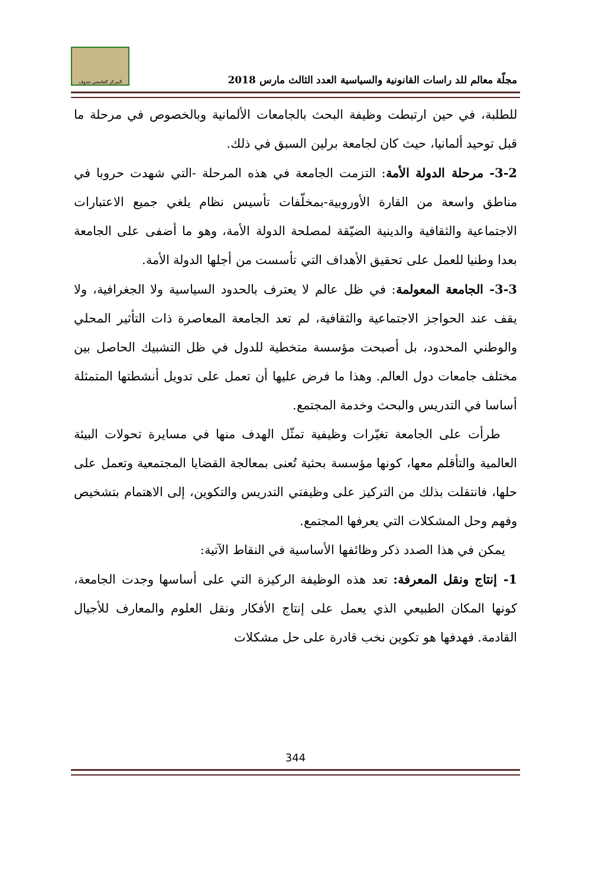مجلّة معالم للد راسات القانونية والسياسية العدد الثالث مارس 2018
المركز الجامعي تندوف
للطلبة، في حين ارتبطت وظيفة البحث بالجامعات الألمانية وبالخصوص في مرحلة ما قبل توحيد ألمانيا، حيث كان لجامعة برلين السبق في ذلك.
3-2- مرحلة الدولة الأمة: التزمت الجامعة في هذه المرحلة -التي شهدت حروبا في مناطق واسعة من القارة الأوروبية-بمخلّفات تأسيس نظام يلغي جميع الاعتبارات الاجتماعية والثقافية والدينية الضيّقة لمصلحة الدولة الأمة، وهو ما أضفى على الجامعة بعدا وطنيا للعمل على تحقيق الأهداف التي تأسست من أجلها الدولة الأمة.
3-3- الجامعة المعولمة: في ظل عالم لا يعترف بالحدود السياسية ولا الجغرافية، ولا يقف عند الحواجز الاجتماعية والثقافية، لم تعد الجامعة المعاصرة ذات التأثير المحلي والوطني المحدود، بل أصبحت مؤسسة متخطية للدول في ظل التشبيك الحاصل بين مختلف جامعات دول العالم. وهذا ما فرض عليها أن تعمل على تدويل أنشطتها المتمثلة أساسا في التدريس والبحث وخدمة المجتمع.
طرأت على الجامعة تغيّرات وظيفية تمثّل الهدف منها في مسايرة تحولات البيئة العالمية والتأقلم معها، كونها مؤسسة بحثية تُعنى بمعالجة القضايا المجتمعية وتعمل على حلها، فانتقلت بذلك من التركيز على وظيفتي التدريس والتكوين، إلى الاهتمام بتشخيص وفهم وحل المشكلات التي يعرفها المجتمع.
يمكن في هذا الصدد ذكر وظائفها الأساسية في النقاط الآتية:
1- إنتاج ونقل المعرفة: تعد هذه الوظيفة الركيزة التي على أساسها وجدت الجامعة، كونها المكان الطبيعي الذي يعمل على إنتاج الأفكار ونقل العلوم والمعارف للأجيال القادمة. فهدفها هو تكوين نخب قادرة على حل مشكلات
344